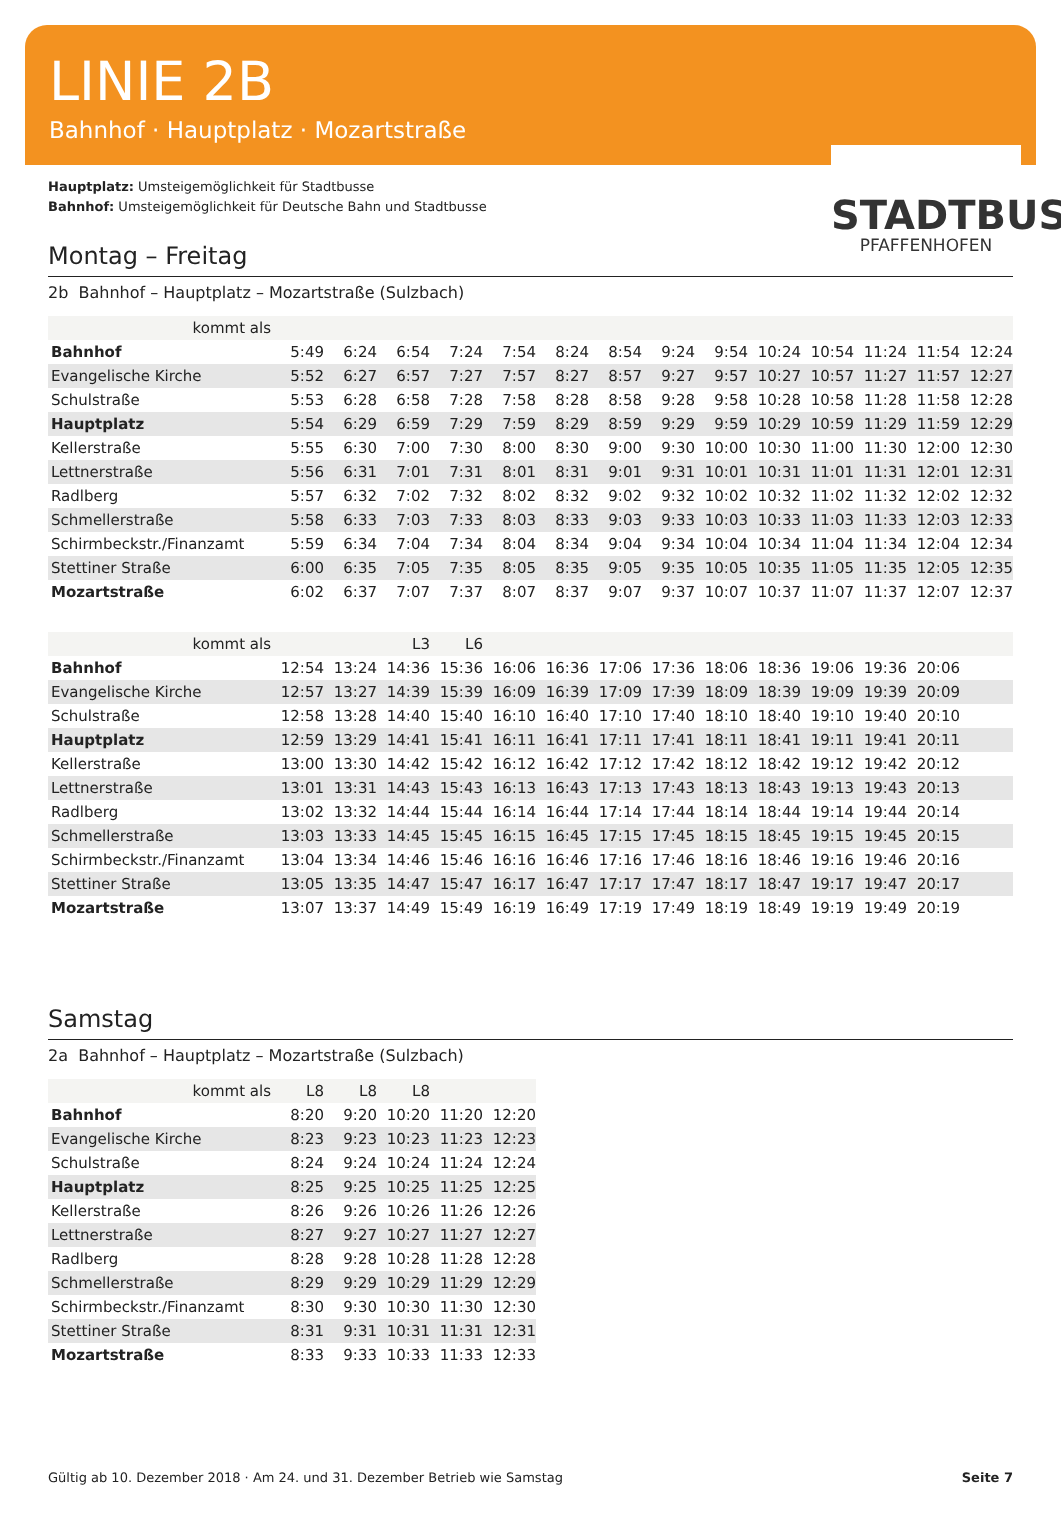LINIE 2B
Bahnhof · Hauptplatz · Mozartstraße
STADTBUS
PFAFFENHOFEN
Hauptplatz: Umsteigemöglichkeit für Stadtbusse
Bahnhof: Umsteigemöglichkeit für Deutsche Bahn und Stadtbusse
Montag – Freitag
2b Bahnhof – Hauptplatz – Mozartstraße (Sulzbach)
| kommt als | | | | | | | | | | | | | | |
| Bahnhof | 5:49 | 6:24 | 6:54 | 7:24 | 7:54 | 8:24 | 8:54 | 9:24 | 9:54 | 10:24 | 10:54 | 11:24 | 11:54 | 12:24 |
| Evangelische Kirche | 5:52 | 6:27 | 6:57 | 7:27 | 7:57 | 8:27 | 8:57 | 9:27 | 9:57 | 10:27 | 10:57 | 11:27 | 11:57 | 12:27 |
| Schulstraße | 5:53 | 6:28 | 6:58 | 7:28 | 7:58 | 8:28 | 8:58 | 9:28 | 9:58 | 10:28 | 10:58 | 11:28 | 11:58 | 12:28 |
| Hauptplatz | 5:54 | 6:29 | 6:59 | 7:29 | 7:59 | 8:29 | 8:59 | 9:29 | 9:59 | 10:29 | 10:59 | 11:29 | 11:59 | 12:29 |
| Kellerstraße | 5:55 | 6:30 | 7:00 | 7:30 | 8:00 | 8:30 | 9:00 | 9:30 | 10:00 | 10:30 | 11:00 | 11:30 | 12:00 | 12:30 |
| Lettnerstraße | 5:56 | 6:31 | 7:01 | 7:31 | 8:01 | 8:31 | 9:01 | 9:31 | 10:01 | 10:31 | 11:01 | 11:31 | 12:01 | 12:31 |
| Radlberg | 5:57 | 6:32 | 7:02 | 7:32 | 8:02 | 8:32 | 9:02 | 9:32 | 10:02 | 10:32 | 11:02 | 11:32 | 12:02 | 12:32 |
| Schmellerstraße | 5:58 | 6:33 | 7:03 | 7:33 | 8:03 | 8:33 | 9:03 | 9:33 | 10:03 | 10:33 | 11:03 | 11:33 | 12:03 | 12:33 |
| Schirmbeckstr./Finanzamt | 5:59 | 6:34 | 7:04 | 7:34 | 8:04 | 8:34 | 9:04 | 9:34 | 10:04 | 10:34 | 11:04 | 11:34 | 12:04 | 12:34 |
| Stettiner Straße | 6:00 | 6:35 | 7:05 | 7:35 | 8:05 | 8:35 | 9:05 | 9:35 | 10:05 | 10:35 | 11:05 | 11:35 | 12:05 | 12:35 |
| Mozartstraße | 6:02 | 6:37 | 7:07 | 7:37 | 8:07 | 8:37 | 9:07 | 9:37 | 10:07 | 10:37 | 11:07 | 11:37 | 12:07 | 12:37 |
| kommt als | | | L3 | L6 | | | | | | | | | | |
| Bahnhof | 12:54 | 13:24 | 14:36 | 15:36 | 16:06 | 16:36 | 17:06 | 17:36 | 18:06 | 18:36 | 19:06 | 19:36 | 20:06 | |
| Evangelische Kirche | 12:57 | 13:27 | 14:39 | 15:39 | 16:09 | 16:39 | 17:09 | 17:39 | 18:09 | 18:39 | 19:09 | 19:39 | 20:09 | |
| Schulstraße | 12:58 | 13:28 | 14:40 | 15:40 | 16:10 | 16:40 | 17:10 | 17:40 | 18:10 | 18:40 | 19:10 | 19:40 | 20:10 | |
| Hauptplatz | 12:59 | 13:29 | 14:41 | 15:41 | 16:11 | 16:41 | 17:11 | 17:41 | 18:11 | 18:41 | 19:11 | 19:41 | 20:11 | |
| Kellerstraße | 13:00 | 13:30 | 14:42 | 15:42 | 16:12 | 16:42 | 17:12 | 17:42 | 18:12 | 18:42 | 19:12 | 19:42 | 20:12 | |
| Lettnerstraße | 13:01 | 13:31 | 14:43 | 15:43 | 16:13 | 16:43 | 17:13 | 17:43 | 18:13 | 18:43 | 19:13 | 19:43 | 20:13 | |
| Radlberg | 13:02 | 13:32 | 14:44 | 15:44 | 16:14 | 16:44 | 17:14 | 17:44 | 18:14 | 18:44 | 19:14 | 19:44 | 20:14 | |
| Schmellerstraße | 13:03 | 13:33 | 14:45 | 15:45 | 16:15 | 16:45 | 17:15 | 17:45 | 18:15 | 18:45 | 19:15 | 19:45 | 20:15 | |
| Schirmbeckstr./Finanzamt | 13:04 | 13:34 | 14:46 | 15:46 | 16:16 | 16:46 | 17:16 | 17:46 | 18:16 | 18:46 | 19:16 | 19:46 | 20:16 | |
| Stettiner Straße | 13:05 | 13:35 | 14:47 | 15:47 | 16:17 | 16:47 | 17:17 | 17:47 | 18:17 | 18:47 | 19:17 | 19:47 | 20:17 | |
| Mozartstraße | 13:07 | 13:37 | 14:49 | 15:49 | 16:19 | 16:49 | 17:19 | 17:49 | 18:19 | 18:49 | 19:19 | 19:49 | 20:19 | |
Samstag
2a Bahnhof – Hauptplatz – Mozartstraße (Sulzbach)
| kommt als | L8 | L8 | L8 | | |
| Bahnhof | 8:20 | 9:20 | 10:20 | 11:20 | 12:20 |
| Evangelische Kirche | 8:23 | 9:23 | 10:23 | 11:23 | 12:23 |
| Schulstraße | 8:24 | 9:24 | 10:24 | 11:24 | 12:24 |
| Hauptplatz | 8:25 | 9:25 | 10:25 | 11:25 | 12:25 |
| Kellerstraße | 8:26 | 9:26 | 10:26 | 11:26 | 12:26 |
| Lettnerstraße | 8:27 | 9:27 | 10:27 | 11:27 | 12:27 |
| Radlberg | 8:28 | 9:28 | 10:28 | 11:28 | 12:28 |
| Schmellerstraße | 8:29 | 9:29 | 10:29 | 11:29 | 12:29 |
| Schirmbeckstr./Finanzamt | 8:30 | 9:30 | 10:30 | 11:30 | 12:30 |
| Stettiner Straße | 8:31 | 9:31 | 10:31 | 11:31 | 12:31 |
| Mozartstraße | 8:33 | 9:33 | 10:33 | 11:33 | 12:33 |
Gültig ab 10. Dezember 2018 · Am 24. und 31. Dezember Betrieb wie Samstag Seite 7